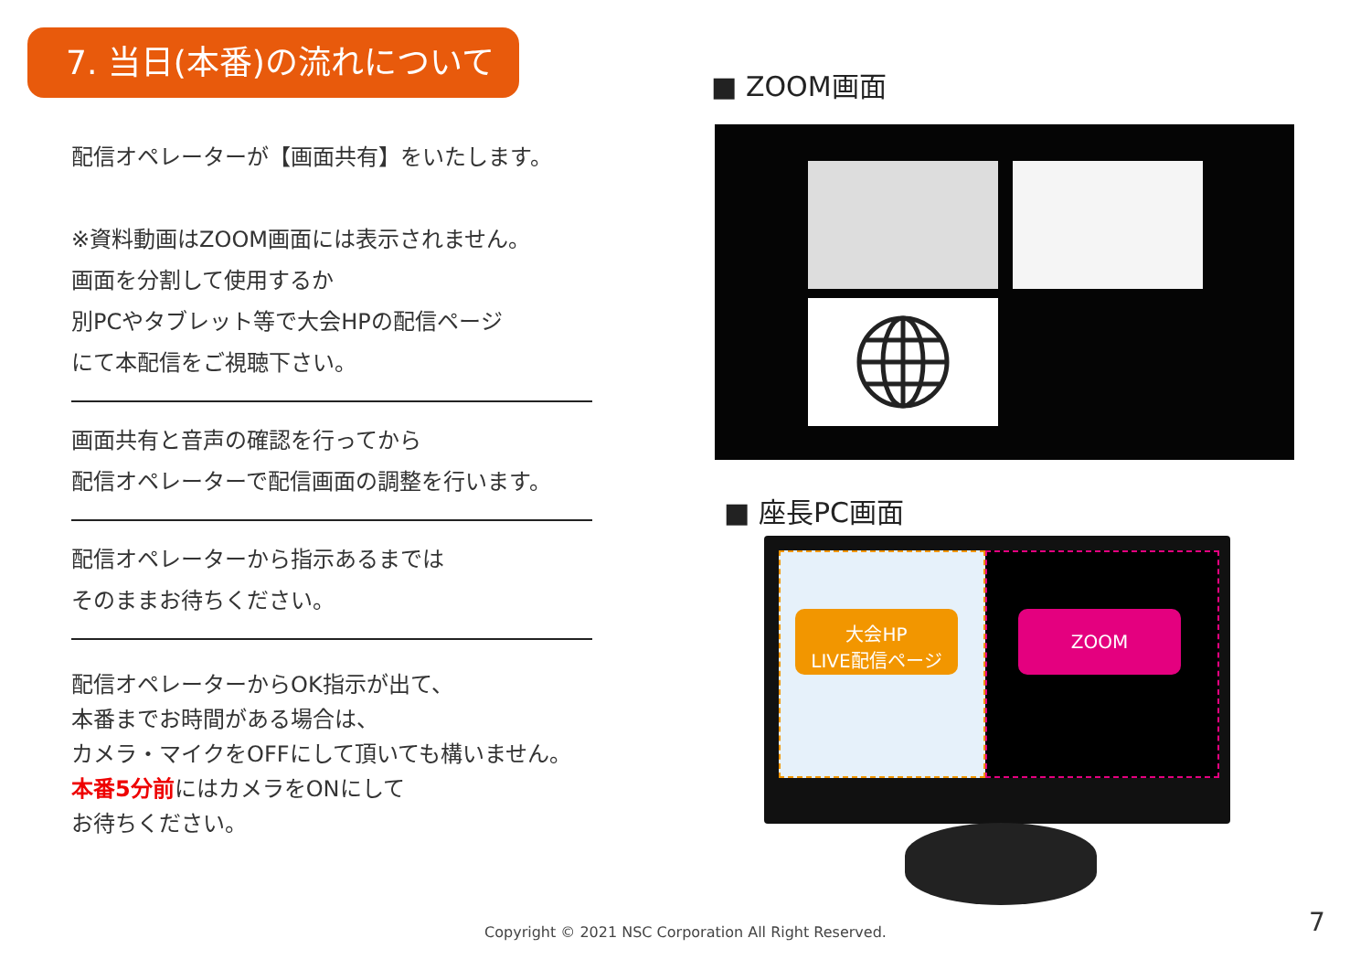7. 当日(本番)の流れについて
配信オペレーターが【画面共有】をいたします。
※資料動画はZOOM画面には表示されません。
画面を分割して使用するか
別PCやタブレット等で大会HPの配信ページ
にて本配信をご視聴下さい。
画面共有と音声の確認を行ってから
配信オペレーターで配信画面の調整を行います。
配信オペレーターから指示あるまでは
そのままお待ちください。
配信オペレーターからOK指示が出て、
本番までお時間がある場合は、
カメラ・マイクをOFFにして頂いても構いません。
本番5分前にはカメラをONにして
お待ちください。
■ ZOOM画面
■ 座長PC画面
大会HP
LIVE配信ページ
ZOOM
Copyright © 2021 NSC Corporation All Right Reserved. 7